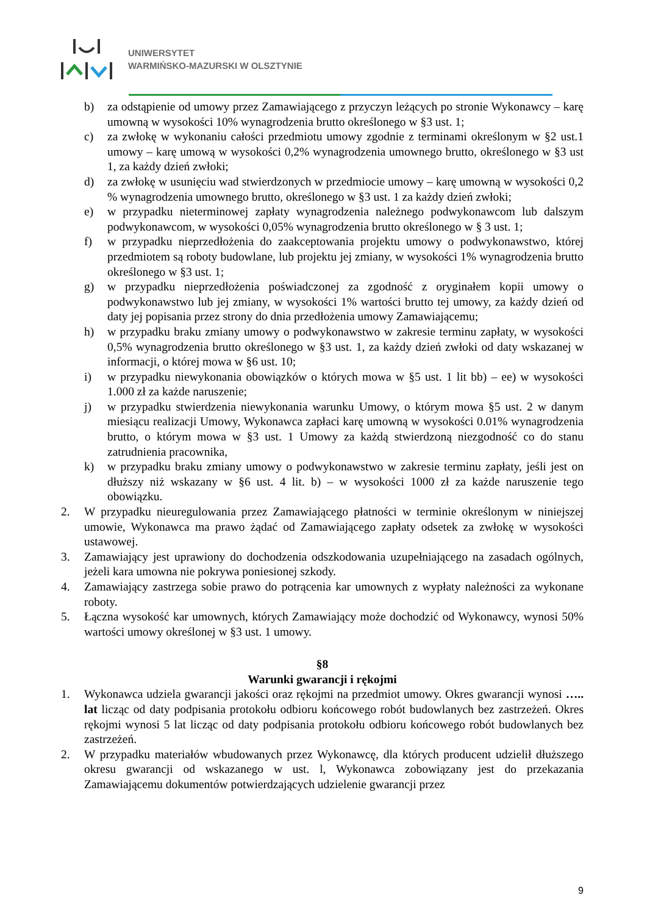UNIWERSYTET
WARMIŃSKO-MAZURSKI W OLSZTYNIE
b) za odstąpienie od umowy przez Zamawiającego z przyczyn leżących po stronie Wykonawcy – karę umowną w wysokości 10% wynagrodzenia brutto określonego w §3 ust. 1;
c) za zwłokę w wykonaniu całości przedmiotu umowy zgodnie z terminami określonym w §2 ust.1 umowy – karę umową w wysokości 0,2% wynagrodzenia umownego brutto, określonego w §3 ust 1, za każdy dzień zwłoki;
d) za zwłokę w usunięciu wad stwierdzonych w przedmiocie umowy – karę umowną w wysokości 0,2 % wynagrodzenia umownego brutto, określonego w §3 ust. 1 za każdy dzień zwłoki;
e) w przypadku nieterminowej zapłaty wynagrodzenia należnego podwykonawcom lub dalszym podwykonawcom, w wysokości 0,05% wynagrodzenia brutto określonego w § 3 ust. 1;
f) w przypadku nieprzedłożenia do zaakceptowania projektu umowy o podwykonawstwo, której przedmiotem są roboty budowlane, lub projektu jej zmiany, w wysokości 1% wynagrodzenia brutto określonego w §3 ust. 1;
g) w przypadku nieprzedłożenia poświadczonej za zgodność z oryginałem kopii umowy o podwykonawstwo lub jej zmiany, w wysokości 1% wartości brutto tej umowy, za każdy dzień od daty jej popisania przez strony do dnia przedłożenia umowy Zamawiającemu;
h) w przypadku braku zmiany umowy o podwykonawstwo w zakresie terminu zapłaty, w wysokości 0,5% wynagrodzenia brutto określonego w §3 ust. 1, za każdy dzień zwłoki od daty wskazanej w informacji, o której mowa w §6 ust. 10;
i) w przypadku niewykonania obowiązków o których mowa w §5 ust. 1 lit bb) – ee) w wysokości 1.000 zł za każde naruszenie;
j) w przypadku stwierdzenia niewykonania warunku Umowy, o którym mowa §5 ust. 2 w danym miesiącu realizacji Umowy, Wykonawca zapłaci karę umowną w wysokości 0.01% wynagrodzenia brutto, o którym mowa w §3 ust. 1 Umowy za każdą stwierdzoną niezgodność co do stanu zatrudnienia pracownika,
k) w przypadku braku zmiany umowy o podwykonawstwo w zakresie terminu zapłaty, jeśli jest on dłuższy niż wskazany w §6 ust. 4 lit. b) – w wysokości 1000 zł za każde naruszenie tego obowiązku.
2. W przypadku nieuregulowania przez Zamawiającego płatności w terminie określonym w niniejszej umowie, Wykonawca ma prawo żądać od Zamawiającego zapłaty odsetek za zwłokę w wysokości ustawowej.
3. Zamawiający jest uprawiony do dochodzenia odszkodowania uzupełniającego na zasadach ogólnych, jeżeli kara umowna nie pokrywa poniesionej szkody.
4. Zamawiający zastrzega sobie prawo do potrącenia kar umownych z wypłaty należności za wykonane roboty.
5. Łączna wysokość kar umownych, których Zamawiający może dochodzić od Wykonawcy, wynosi 50% wartości umowy określonej w §3 ust. 1 umowy.
§8
Warunki gwarancji i rękojmi
1. Wykonawca udziela gwarancji jakości oraz rękojmi na przedmiot umowy. Okres gwarancji wynosi ….. lat licząc od daty podpisania protokołu odbioru końcowego robót budowlanych bez zastrzeżeń. Okres rękojmi wynosi 5 lat licząc od daty podpisania protokołu odbioru końcowego robót budowlanych bez zastrzeżeń.
2. W przypadku materiałów wbudowanych przez Wykonawcę, dla których producent udzielił dłuższego okresu gwarancji od wskazanego w ust. l, Wykonawca zobowiązany jest do przekazania Zamawiającemu dokumentów potwierdzających udzielenie gwarancji przez
9